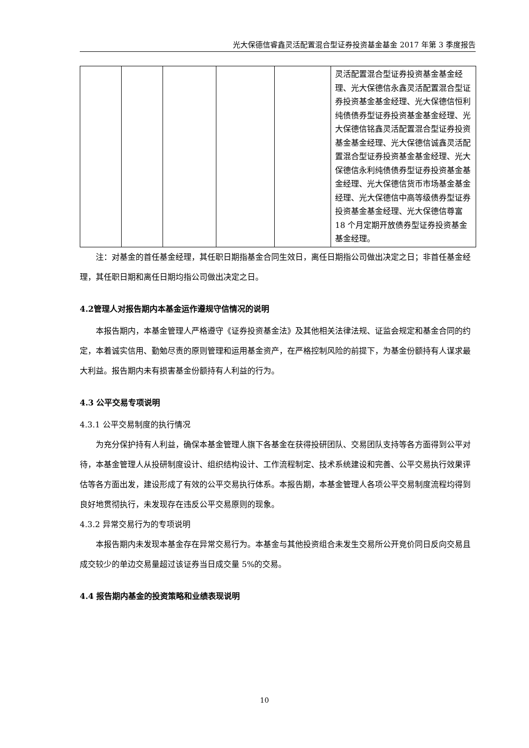光大保德信睿鑫灵活配置混合型证券投资基金基金 2017 年第 3 季度报告
| | | | | | 灵活配置混合型证券投资基金基金经理、光大保德信永鑫灵活配置混合型证券投资基金基金经理、光大保德信恒利纯债债券型证券投资基金基金经理、光大保德信铭鑫灵活配置混合型证券投资基金基金经理、光大保德信诚鑫灵活配置混合型证券投资基金基金经理、光大保德信永利纯债债券型证券投资基金基金经理、光大保德信货币市场基金基金经理、光大保德信中高等级债券型证券投资基金基金经理、光大保德信尊富 18 个月定期开放债券型证券投资基金基金经理。 |
注：对基金的首任基金经理，其任职日期指基金合同生效日，离任日期指公司做出决定之日；非首任基金经理，其任职日期和离任日期均指公司做出决定之日。
4.2管理人对报告期内本基金运作遵规守信情况的说明
本报告期内，本基金管理人严格遵守《证券投资基金法》及其他相关法律法规、证监会规定和基金合同的约定，本着诚实信用、勤勉尽责的原则管理和运用基金资产，在严格控制风险的前提下，为基金份额持有人谋求最大利益。报告期内未有损害基金份额持有人利益的行为。
4.3 公平交易专项说明
4.3.1 公平交易制度的执行情况
为充分保护持有人利益，确保本基金管理人旗下各基金在获得投研团队、交易团队支持等各方面得到公平对待，本基金管理人从投研制度设计、组织结构设计、工作流程制定、技术系统建设和完善、公平交易执行效果评估等各方面出发，建设形成了有效的公平交易执行体系。本报告期，本基金管理人各项公平交易制度流程均得到良好地贯彻执行，未发现存在违反公平交易原则的现象。
4.3.2 异常交易行为的专项说明
本报告期内未发现本基金存在异常交易行为。本基金与其他投资组合未发生交易所公开竞价同日反向交易且成交较少的单边交易量超过该证券当日成交量 5%的交易。
4.4 报告期内基金的投资策略和业绩表现说明
10